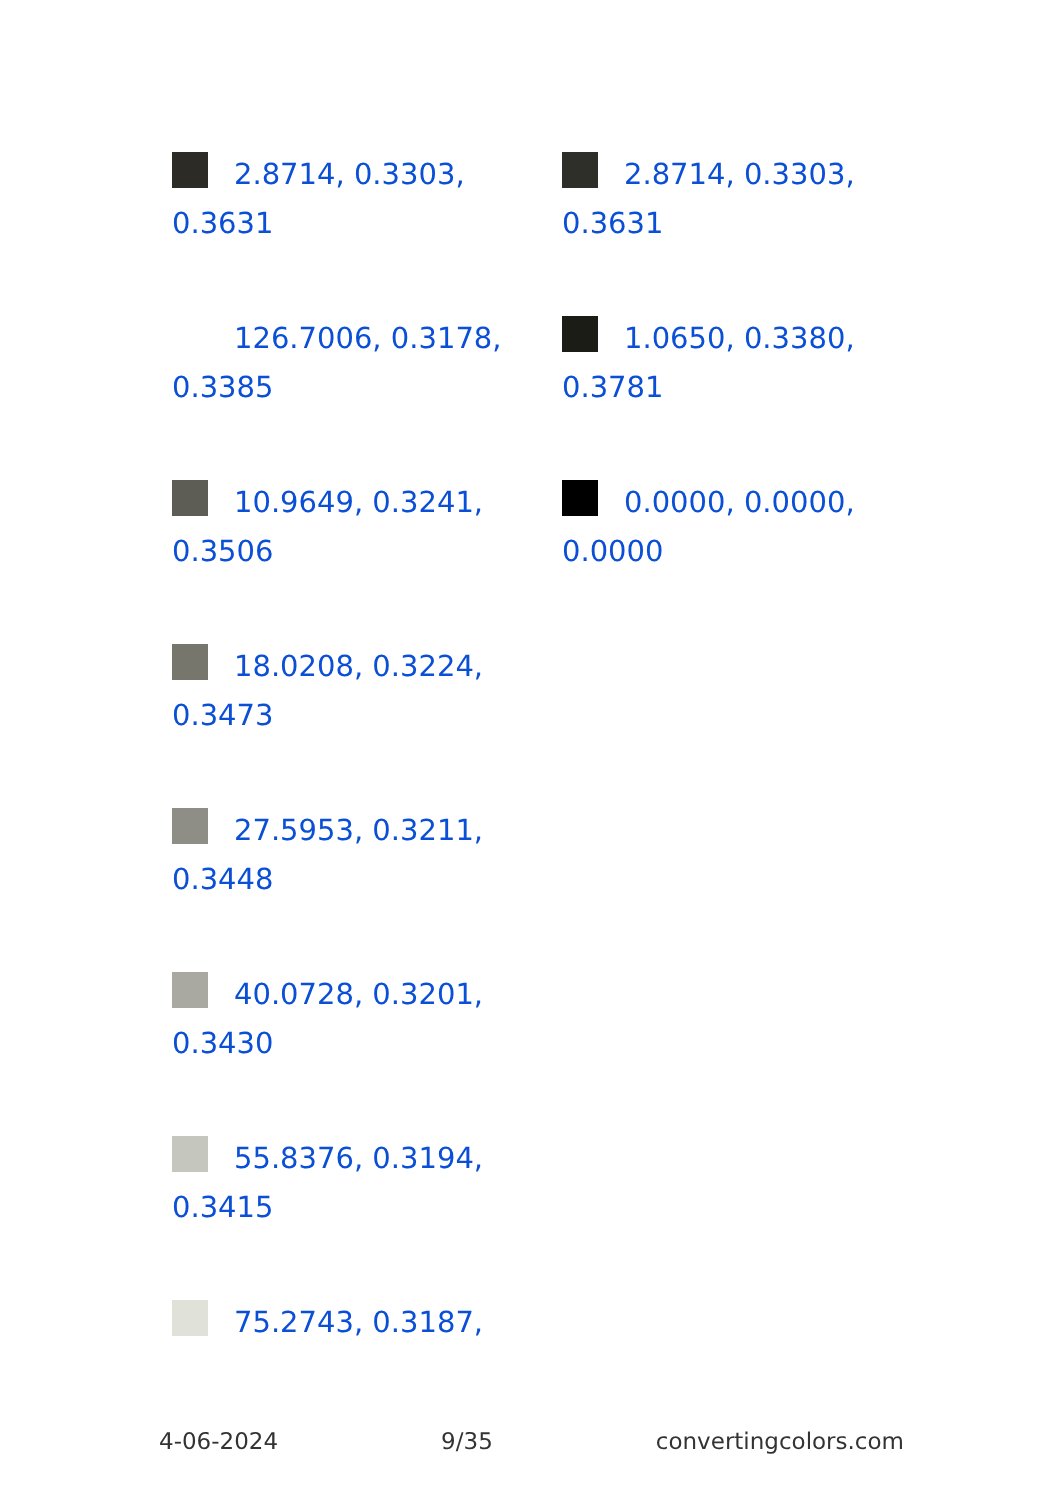2.8714, 0.3303,
0.3631
126.7006, 0.3178,
0.3385
10.9649, 0.3241,
0.3506
18.0208, 0.3224,
0.3473
27.5953, 0.3211,
0.3448
40.0728, 0.3201,
0.3430
55.8376, 0.3194,
0.3415
75.2743, 0.3187,
2.8714, 0.3303,
0.3631
1.0650, 0.3380,
0.3781
0.0000, 0.0000,
0.0000
4-06-2024 9/35 convertingcolors.com